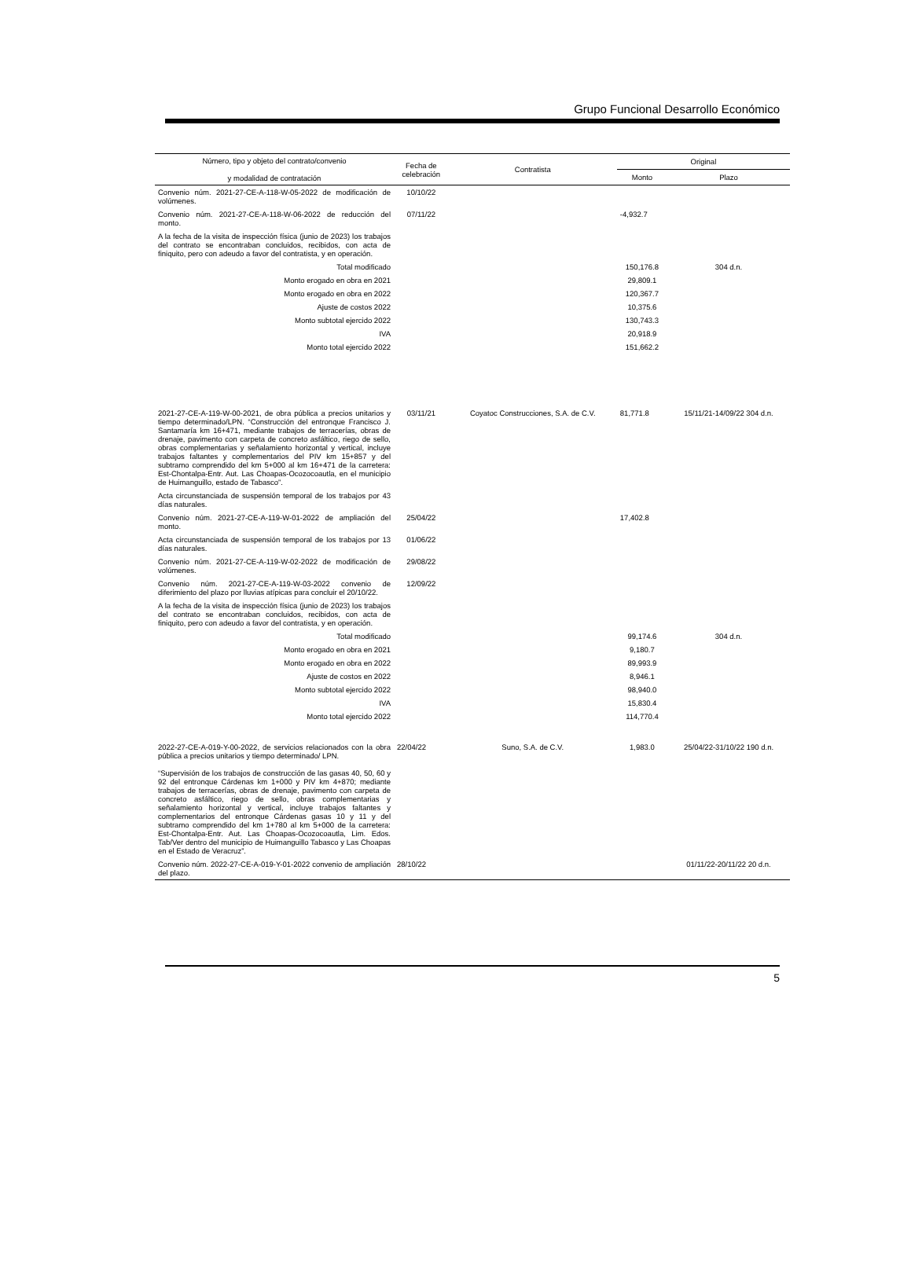Grupo Funcional Desarrollo Económico
| Número, tipo y objeto del contrato/convenio y modalidad de contratación | Fecha de celebración | Contratista | Original | |
| --- | --- | --- | --- | --- |
| | | | Monto | Plazo |
| Convenio núm. 2021-27-CE-A-118-W-05-2022 de modificación de volúmenes. | 10/10/22 | | | |
| Convenio núm. 2021-27-CE-A-118-W-06-2022 de reducción del monto. | 07/11/22 | | -4,932.7 | |
| A la fecha de la visita de inspección física (junio de 2023) los trabajos del contrato se encontraban concluidos, recibidos, con acta de finiquito, pero con adeudo a favor del contratista, y en operación. | | | | |
| Total modificado | | | 150,176.8 | 304 d.n. |
| Monto erogado en obra en 2021 | | | 29,809.1 | |
| Monto erogado en obra en 2022 | | | 120,367.7 | |
| Ajuste de costos 2022 | | | 10,375.6 | |
| Monto subtotal ejercido 2022 | | | 130,743.3 | |
| IVA | | | 20,918.9 | |
| Monto total ejercido 2022 | | | 151,662.2 | |
| 2021-27-CE-A-119-W-00-2021, de obra pública a precios unitarios y tiempo determinado/LPN. “Construcción del entronque Francisco J. Santamaría km 16+471, mediante trabajos de terracerías, obras de drenaje, pavimento con carpeta de concreto asfáltico, riego de sello, obras complementarias y señalamiento horizontal y vertical, incluye trabajos faltantes y complementarios del PIV km 15+857 y del subtramo comprendido del km 5+000 al km 16+471 de la carretera: Est-Chontalpa-Entr. Aut. Las Choapas-Ocozocoautla, en el municipio de Huimanguillo, estado de Tabasco”. | 03/11/21 | Coyatoc Construcciones, S.A. de C.V. | 81,771.8 | 15/11/21-14/09/22 304 d.n. |
| Acta circunstanciada de suspensión temporal de los trabajos por 43 días naturales. | | | | |
| Convenio núm. 2021-27-CE-A-119-W-01-2022 de ampliación del monto. | 25/04/22 | | 17,402.8 | |
| Acta circunstanciada de suspensión temporal de los trabajos por 13 días naturales. | 01/06/22 | | | |
| Convenio núm. 2021-27-CE-A-119-W-02-2022 de modificación de volúmenes. | 29/08/22 | | | |
| Convenio núm. 2021-27-CE-A-119-W-03-2022 convenio de diferimiento del plazo por lluvias atípicas para concluir el 20/10/22. | 12/09/22 | | | |
| A la fecha de la visita de inspección física (junio de 2023) los trabajos del contrato se encontraban concluidos, recibidos, con acta de finiquito, pero con adeudo a favor del contratista, y en operación. | | | | |
| Total modificado | | | 99,174.6 | 304 d.n. |
| Monto erogado en obra en 2021 | | | 9,180.7 | |
| Monto erogado en obra en 2022 | | | 89,993.9 | |
| Ajuste de costos en 2022 | | | 8,946.1 | |
| Monto subtotal ejercido 2022 | | | 98,940.0 | |
| IVA | | | 15,830.4 | |
| Monto total ejercido 2022 | | | 114,770.4 | |
| 2022-27-CE-A-019-Y-00-2022, de servicios relacionados con la obra pública a precios unitarios y tiempo determinado/ LPN. “Supervisión de los trabajos de construcción de las gasas 40, 50, 60 y 92 del entronque Cárdenas km 1+000 y PIV km 4+870; mediante trabajos de terracerías, obras de drenaje, pavimento con carpeta de concreto asfáltico, riego de sello, obras complementarias y señalamiento horizontal y vertical, incluye trabajos faltantes y complementarios del entronque Cárdenas gasas 10 y 11 y del subtramo comprendido del km 1+780 al km 5+000 de la carretera: Est-Chontalpa-Entr. Aut. Las Choapas-Ocozocoautla, Lim. Edos. Tab/Ver dentro del municipio de Huimanguillo Tabasco y Las Choapas en el Estado de Veracruz”. | 22/04/22 | Suno, S.A. de C.V. | 1,983.0 | 25/04/22-31/10/22 190 d.n. |
| Convenio núm. 2022-27-CE-A-019-Y-01-2022 convenio de ampliación del plazo. | 28/10/22 | | | 01/11/22-20/11/22 20 d.n. |
5